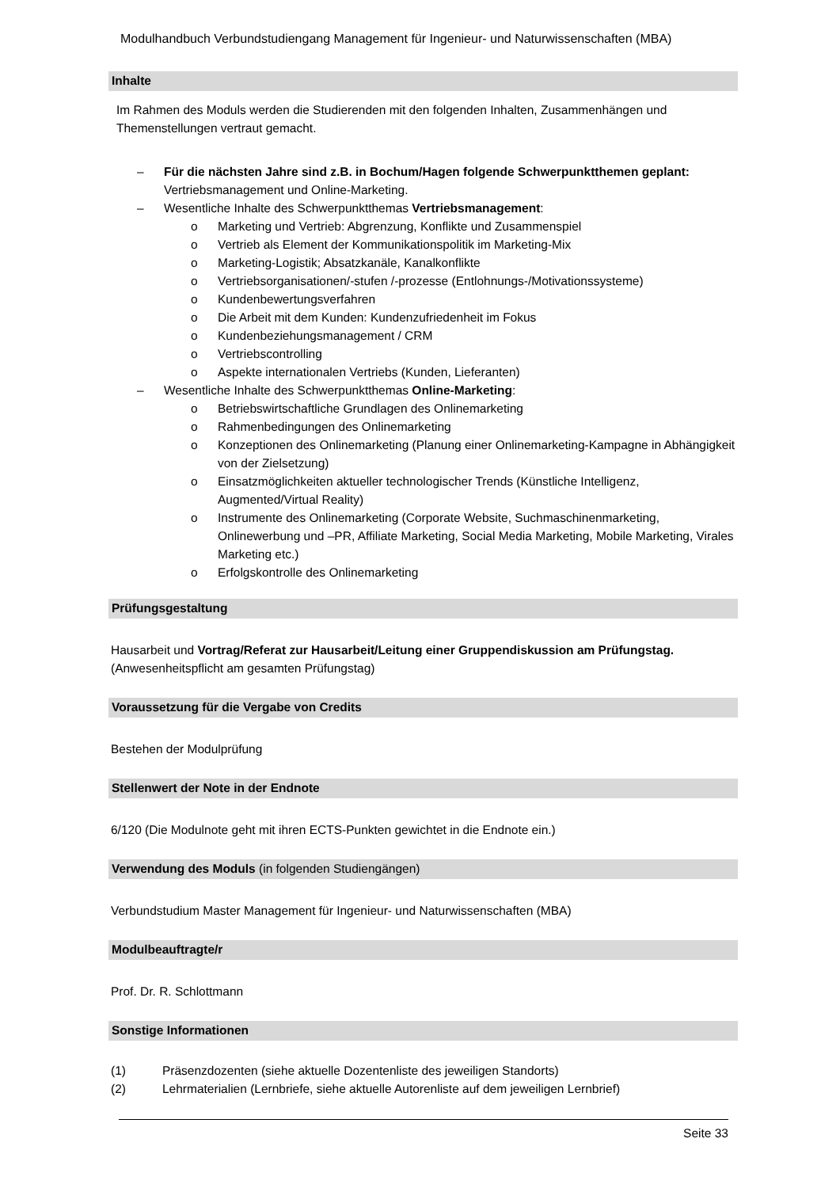Modulhandbuch Verbundstudiengang Management für Ingenieur- und Naturwissenschaften (MBA)
Inhalte
Im Rahmen des Moduls werden die Studierenden mit den folgenden Inhalten, Zusammenhängen und Themenstellungen vertraut gemacht.
– Für die nächsten Jahre sind z.B. in Bochum/Hagen folgende Schwerpunktthemen geplant: Vertriebsmanagement und Online-Marketing.
– Wesentliche Inhalte des Schwerpunktthemas Vertriebsmanagement:
o Marketing und Vertrieb: Abgrenzung, Konflikte und Zusammenspiel
o Vertrieb als Element der Kommunikationspolitik im Marketing-Mix
o Marketing-Logistik; Absatzkanäle, Kanalkonflikte
o Vertriebsorganisationen/-stufen /-prozesse (Entlohnungs-/Motivationssysteme)
o Kundenbewertungsverfahren
o Die Arbeit mit dem Kunden: Kundenzufriedenheit im Fokus
o Kundenbeziehungsmanagement / CRM
o Vertriebscontrolling
o Aspekte internationalen Vertriebs (Kunden, Lieferanten)
– Wesentliche Inhalte des Schwerpunktthemas Online-Marketing:
o Betriebswirtschaftliche Grundlagen des Onlinemarketing
o Rahmenbedingungen des Onlinemarketing
o Konzeptionen des Onlinemarketing (Planung einer Onlinemarketing-Kampagne in Abhängigkeit von der Zielsetzung)
o Einsatzmöglichkeiten aktueller technologischer Trends (Künstliche Intelligenz, Augmented/Virtual Reality)
o Instrumente des Onlinemarketing (Corporate Website, Suchmaschinenmarketing, Onlinewerbung und –PR, Affiliate Marketing, Social Media Marketing, Mobile Marketing, Virales Marketing etc.)
o Erfolgskontrolle des Onlinemarketing
Prüfungsgestaltung
Hausarbeit und Vortrag/Referat zur Hausarbeit/Leitung einer Gruppendiskussion am Prüfungstag. (Anwesenheitspflicht am gesamten Prüfungstag)
Voraussetzung für die Vergabe von Credits
Bestehen der Modulprüfung
Stellenwert der Note in der Endnote
6/120 (Die Modulnote geht mit ihren ECTS-Punkten gewichtet in die Endnote ein.)
Verwendung des Moduls (in folgenden Studiengängen)
Verbundstudium Master Management für Ingenieur- und Naturwissenschaften (MBA)
Modulbeauftragte/r
Prof. Dr. R. Schlottmann
Sonstige Informationen
(1) Präsenzdozenten (siehe aktuelle Dozentenliste des jeweiligen Standorts)
(2) Lehrmaterialien (Lernbriefe, siehe aktuelle Autorenliste auf dem jeweiligen Lernbrief)
Seite 33